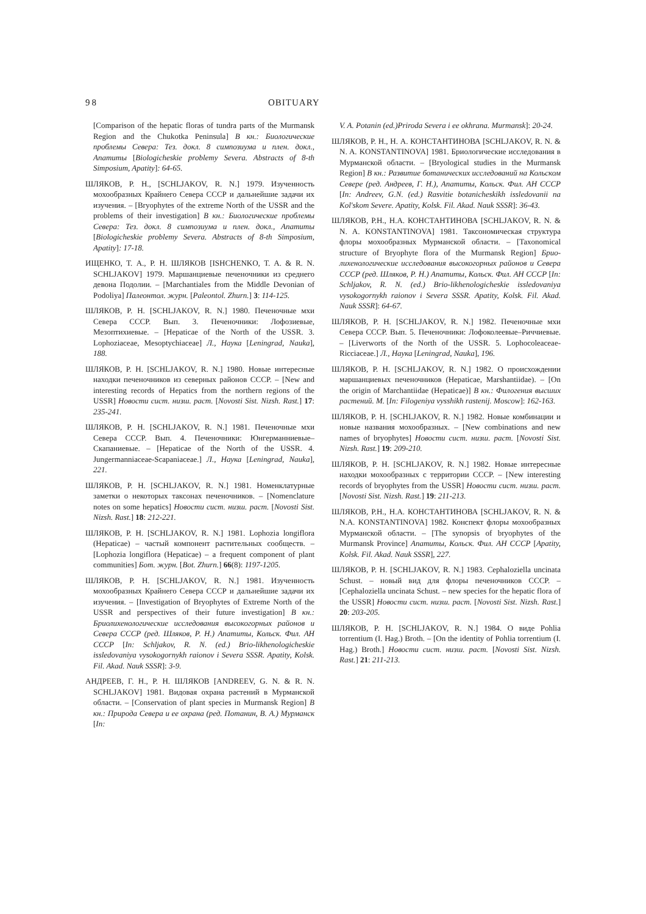98 OBITUARY
[Comparison of the hepatic floras of tundra parts of the Murmansk Region and the Chukotka Peninsula] В кн.: Биологические проблемы Севера: Тез. докл. 8 симпозиума и плен. докл., Апатиты [Biologicheskie problemy Severa. Abstracts of 8-th Simposium, Apatity]: 64-65.
ШЛЯКОВ, Р. Н., [SCHLJAKOV, R. N.] 1979. Изученность мохообразных Крайнего Севера СССР и дальнейшие задачи их изучения. – [Bryophytes of the extreme North of the USSR and the problems of their investigation] В кн.: Биологические проблемы Севера: Тез. докл. 8 симпозиума и плен. докл., Апатиты [Biologicheskie problemy Severa. Abstracts of 8-th Simposium, Apatity]: 17-18.
ИЩЕНКО, Т. А., Р. Н. ШЛЯКОВ [ISHCHENKO, T. A. & R. N. SCHLJAKOV] 1979. Маршанциевые печеночники из среднего девона Подолии. – [Marchantiales from the Middle Devonian of Podoliya] Палеонтол. журн. [Paleontol. Zhurn.] 3: 114-125.
ШЛЯКОВ, Р. Н. [SCHLJAKOV, R. N.] 1980. Печеночные мхи Севера СССР. Вып. 3. Печеночники: Лофозиевые, Мезоптихиевые. – [Hepaticae of the North of the USSR. 3. Lophoziaceae, Mesoptychiaceae] Л., Наука [Leningrad, Nauka], 188.
ШЛЯКОВ, Р. Н. [SCHLJAKOV, R. N.] 1980. Новые интересные находки печеночников из северных районов СССР. – [New and interesting records of Hepatics from the northern regions of the USSR] Новости сист. низш. раст. [Novosti Sist. Nizsh. Rast.] 17: 235-241.
ШЛЯКОВ, Р. Н. [SCHLJAKOV, R. N.] 1981. Печеночные мхи Севера СССР. Вып. 4. Печеночники: Юнгерманниевые–Скапаниевые. – [Hepaticae of the North of the USSR. 4. Jungermanniaceae-Scapaniaceae.] Л., Наука [Leningrad, Nauka], 221.
ШЛЯКОВ, Р. Н. [SCHLJAKOV, R. N.] 1981. Номенклатурные заметки о некоторых таксонах печеночников. – [Nomenclature notes on some hepatics] Новости сист. низш. раст. [Novosti Sist. Nizsh. Rast.] 18: 212-221.
ШЛЯКОВ, Р. Н. [SCHLJAKOV, R. N.] 1981. Lophozia longiflora (Hepaticae) – частый компонент растительных сообществ. – [Lophozia longiflora (Hepaticae) – a frequent component of plant communities] Бот. журн. [Bot. Zhurn.] 66(8): 1197-1205.
ШЛЯКОВ, Р. Н. [SCHLJAKOV, R. N.] 1981. Изученность мохообразных Крайнего Севера СССР и дальнейшие задачи их изучения. – [Investigation of Bryophytes of Extreme North of the USSR and perspectives of their future investigation] В кн.: Бриолихенологические исследования высокогорных районов и Севера СССР (ред. Шляков, Р. Н.) Апатиты, Кольск. Фил. АН СССР [In: Schljakov, R. N. (ed.) Brio-likhenologicheskie issledovaniya vysokogornykh raionov i Severa SSSR. Apatity, Kolsk. Fil. Akad. Nauk SSSR]: 3-9.
АНДРЕЕВ, Г. Н., Р. Н. ШЛЯКОВ [ANDREEV, G. N. & R. N. SCHLJAKOV] 1981. Видовая охрана растений в Мурманской области. – [Conservation of plant species in Murmansk Region] В кн.: Природа Севера и ее охрана (ред. Потанин, В. А.) Мурманск [In:
V. A. Potanin (ed.)Priroda Severa i ee okhrana. Murmansk]: 20-24.
ШЛЯКОВ, Р. Н., Н. А. КОНСТАНТИНОВА [SCHLJAKOV, R. N. & N. A. KONSTANTINOVA] 1981. Бриологические исследования в Мурманской области. – [Bryological studies in the Murmansk Region] В кн.: Развитие ботанических исследований на Кольском Севере (ред. Андреев, Г. Н.), Апатиты, Кольск. Фил. АН СССР [In: Andreev, G.N. (ed.) Rasvitie botanicheskikh issledovanii na Kol'skom Severe. Apatity, Kolsk. Fil. Akad. Nauk SSSR]: 36-43.
ШЛЯКОВ, Р.Н., Н.А. КОНСТАНТИНОВА [SCHLJAKOV, R. N. & N. A. KONSTANTINOVA] 1981. Таксономическая структура флоры мохообразных Мурманской области. – [Taxonomical structure of Bryophyte flora of the Murmansk Region] Брио-лихенологические исследования высокогорных районов и Севера СССР (ред. Шляков, Р. Н.) Апатиты, Кольск. Фил. АН СССР [In: Schljakov, R. N. (ed.) Brio-likhenologicheskie issledovaniya vysokogornykh raionov i Severa SSSR. Apatity, Kolsk. Fil. Akad. Nauk SSSR]: 64-67.
ШЛЯКОВ, Р. Н. [SCHLJAKOV, R. N.] 1982. Печеночные мхи Севера СССР. Вып. 5. Печеночники: Лофоколеевые–Риччиевые. – [Liverworts of the North of the USSR. 5. Lophocoleaceae-Ricciaceae.] Л., Наука [Leningrad, Nauka], 196.
ШЛЯКОВ, Р. Н. [SCHLJAKOV, R. N.] 1982. О происхождении маршанциевых печеночников (Hepaticae, Marshantiidae). – [On the origin of Marchantiidae (Hepaticae)] В кн.: Филогения высших растений. М. [In: Filogeniya vysshikh rastenij. Moscow]: 162-163.
ШЛЯКОВ, Р. Н. [SCHLJAKOV, R. N.] 1982. Новые комбинации и новые названия мохообразных. – [New combinations and new names of bryophytes] Новости сист. низш. раст. [Novosti Sist. Nizsh. Rast.] 19: 209-210.
ШЛЯКОВ, Р. Н. [SCHLJAKOV, R. N.] 1982. Новые интересные находки мохообразных с территории СССР. – [New interesting records of bryophytes from the USSR] Новости сист. низш. раст. [Novosti Sist. Nizsh. Rast.] 19: 211-213.
ШЛЯКОВ, Р.Н., Н.А. КОНСТАНТИНОВА [SCHLJAKOV, R. N. & N.A. KONSTANTINOVA] 1982. Конспект флоры мохообразных Мурманской области. – [The synopsis of bryophytes of the Murmansk Province] Апатиты, Кольск. Фил. АН СССР [Apatity, Kolsk. Fil. Akad. Nauk SSSR], 227.
ШЛЯКОВ, Р. Н. [SCHLJAKOV, R. N.] 1983. Cephaloziella uncinata Schust. – новый вид для флоры печеночников СССР. – [Cephaloziella uncinata Schust. – new species for the hepatic flora of the USSR] Новости сист. низш. раст. [Novosti Sist. Nizsh. Rast.] 20: 203-205.
ШЛЯКОВ, Р. Н. [SCHLJAKOV, R. N.] 1984. О виде Pohlia torrentium (I. Hag.) Broth. – [On the identity of Pohlia torrentium (I. Hag.) Broth.] Новости сист. низш. раст. [Novosti Sist. Nizsh. Rast.] 21: 211-213.